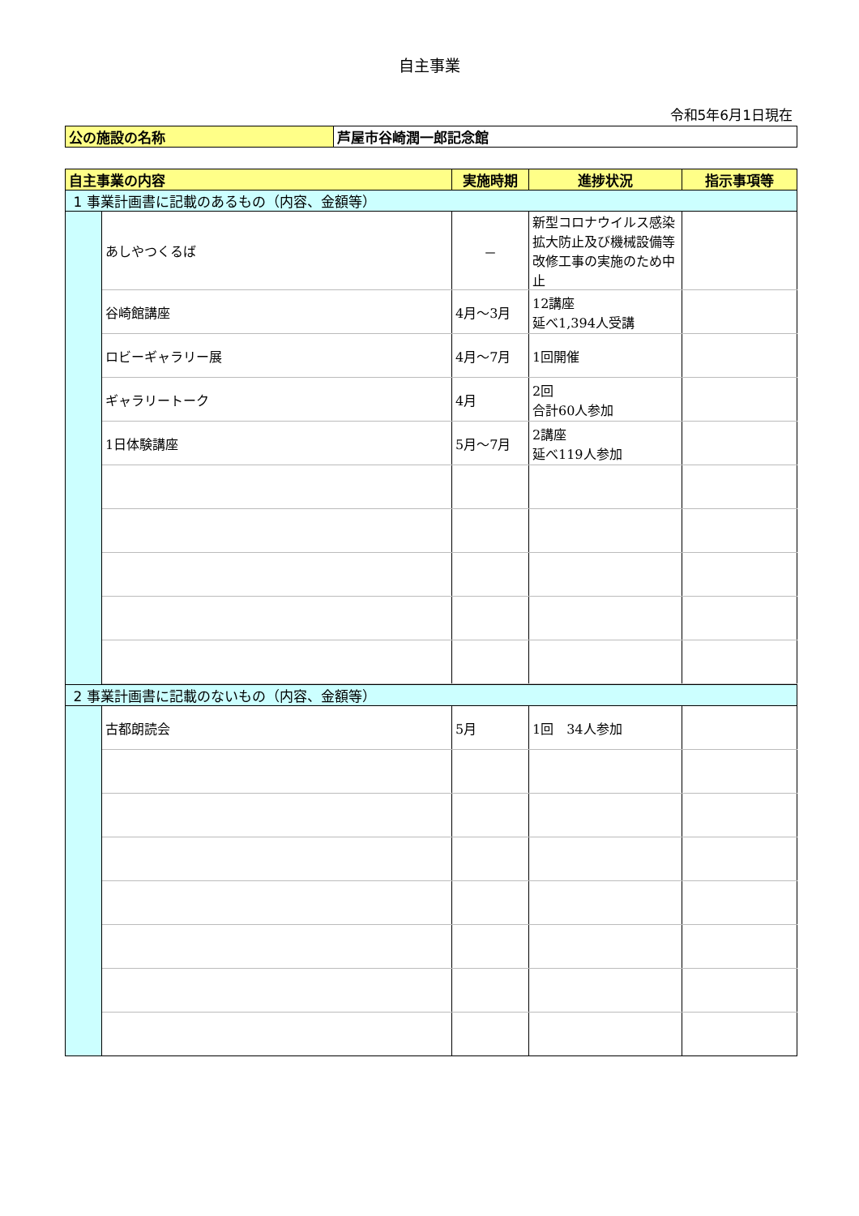自主事業
令和5年6月1日現在
| 公の施設の名称 | 芦屋市谷崎潤一郎記念館 |
| 自主事業の内容 | | 実施時期 | 進捗状況 | 指示事項等 |
| --- | --- | --- | --- | --- |
| 1 事業計画書に記載のあるもの（内容、金額等） | | | | |
| | あしやつくるば | － | 新型コロナウイルス感染拡大防止及び機械設備等改修工事の実施のため中止 | |
| | 谷崎館講座 | 4月～3月 | 12講座 延べ1,394人受講 | |
| | ロビーギャラリー展 | 4月～7月 | 1回開催 | |
| | ギャラリートーク | 4月 | 2回 合計60人参加 | |
| | 1日体験講座 | 5月～7月 | 2講座 延べ119人参加 | |
| 2 事業計画書に記載のないもの（内容、金額等） | | | | |
| | 古都朗読会 | 5月 | 1回 34人参加 | |